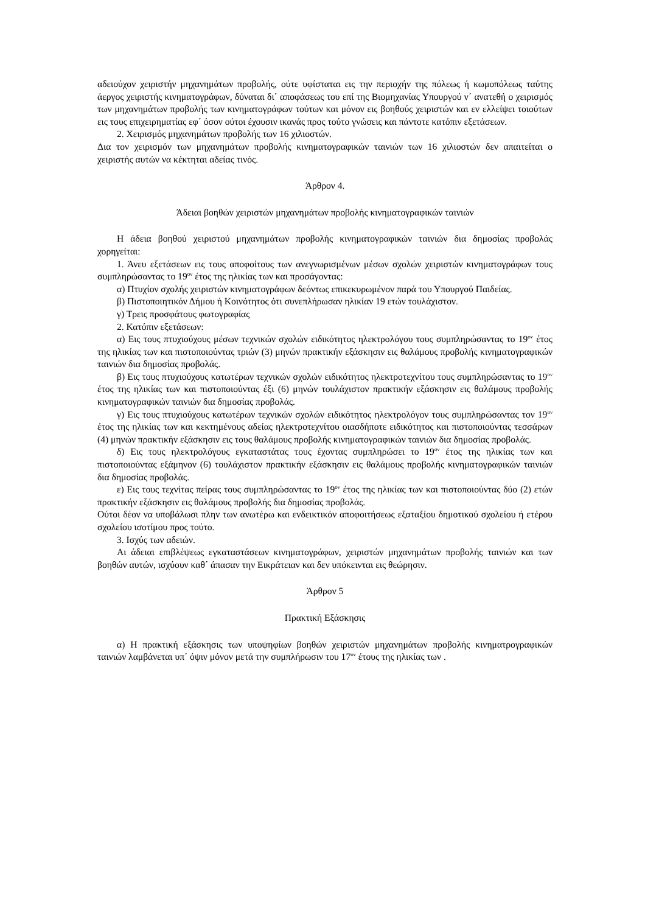αδειούχον χειριστήν μηχανημάτων προβολής, ούτε υφίσταται εις την περιοχήν της πόλεως ή κωμοπόλεως ταύτης άεργος χειριστής κινηματογράφων, δύναται δι΄ αποφάσεως του επί της Βιομηχανίας Υπουργού ν΄ ανατεθή ο χειρισμός των μηχανημάτων προβολής των κινηματογράφων τούτων και μόνον εις βοηθούς χειριστών και εν ελλείψει τοιούτων εις τους επιχειρηματίας εφ΄ όσον ούτοι έχουσιν ικανάς προς τούτο γνώσεις και πάντοτε κατόπιν εξετάσεων.
2. Χειρισμός μηχανημάτων προβολής των 16 χιλιοστών.
Δια τον χειρισμόν των μηχανημάτων προβολής κινηματογραφικών ταινιών των 16 χιλιοστών δεν απαιτείται ο χειριστής αυτών να κέκτηται αδείας τινός.
Άρθρον 4.
Άδειαι βοηθών χειριστών μηχανημάτων προβολής κινηματογραφικών ταινιών
Η άδεια βοηθού χειριστού μηχανημάτων προβολής κινηματογραφικών ταινιών δια δημοσίας προβολάς χορηγείται:
1. Άνευ εξετάσεων εις τους αποφοίτους των ανεγνωρισμένων μέσων σχολών χειριστών κινηματογράφων τους συμπληρώσαντας το 19<sup>ον</sup> έτος της ηλικίας των και προσάγοντας:
α) Πτυχίον σχολής χειριστών κινηματογράφων δεόντως επικεκυρωμένον παρά του Υπουργού Παιδείας.
β) Πιστοποιητικόν Δήμου ή Κοινότητος ότι συνεπλήρωσαν ηλικίαν 19 ετών τουλάχιστον.
γ) Τρεις προσφάτους φωτογραφίας
2. Κατόπιν εξετάσεων:
α) Εις τους πτυχιούχους μέσων τεχνικών σχολών ειδικότητος ηλεκτρολόγου τους συμπληρώσαντας το 19<sup>ον</sup> έτος της ηλικίας των και πιστοποιούντας τριών (3) μηνών πρακτικήν εξάσκησιν εις θαλάμους προβολής κινηματογραφικών ταινιών δια δημοσίας προβολάς.
β) Εις τους πτυχιούχους κατωτέρων τεχνικών σχολών ειδικότητος ηλεκτροτεχνίτου τους συμπληρώσαντας το 19<sup>ον</sup> έτος της ηλικίας των και πιστοποιούντας έξι (6) μηνών τουλάχιστον πρακτικήν εξάσκησιν εις θαλάμους προβολής κινηματογραφικών ταινιών δια δημοσίας προβολάς.
γ) Εις τους πτυχιούχους κατωτέρων τεχνικών σχολών ειδικότητος ηλεκτρολόγον τους συμπληρώσαντας τον 19<sup>ον</sup> έτος της ηλικίας των και κεκτημένους αδείας ηλεκτροτεχνίτου οιασδήποτε ειδικότητος και πιστοποιούντας τεσσάρων (4) μηνών πρακτικήν εξάσκησιν εις τους θαλάμους προβολής κινηματογραφικών ταινιών δια δημοσίας προβολάς.
δ) Εις τους ηλεκτρολόγους εγκαταστάτας τους έχοντας συμπληρώσει το 19<sup>ον</sup> έτος της ηλικίας των και πιστοποιούντας εξάμηνον (6) τουλάχιστον πρακτικήν εξάσκησιν εις θαλάμους προβολής κινηματογραφικών ταινιών δια δημοσίας προβολάς.
ε) Εις τους τεχνίτας πείρας τους συμπληρώσαντας το 19<sup>ον</sup> έτος της ηλικίας των και πιστοποιούντας δύο (2) ετών πρακτικήν εξάσκησιν εις θαλάμους προβολής δια δημοσίας προβολάς.
Ούτοι δέον να υποβάλωσι πλην των ανωτέρω και ενδεικτικόν αποφοιτήσεως εξαταξίου δημοτικού σχολείου ή ετέρου σχολείου ισοτίμου προς τούτο.
3. Ισχύς των αδειών.
Αι άδειαι επιβλέψεως εγκαταστάσεων κινηματογράφων, χειριστών μηχανημάτων προβολής ταινιών και των βοηθών αυτών, ισχύουν καθ΄ άπασαν την Εικράτειαν και δεν υπόκεινται εις θεώρησιν.
Άρθρον 5
Πρακτική Εξάσκησις
α) Η πρακτική εξάσκησις των υποψηφίων βοηθών χειριστών μηχανημάτων προβολής κινηματρογραφικών ταινιών λαμβάνεται υπ΄ όψιν μόνον μετά την συμπλήρωσιν του 17<sup>ον</sup> έτους της ηλικίας των .